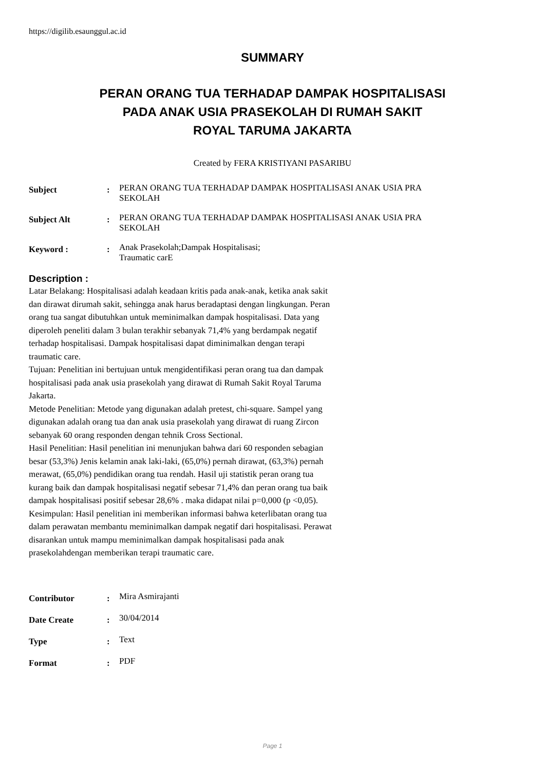https://digilib.esaunggul.ac.id
SUMMARY
PERAN ORANG TUA TERHADAP DAMPAK HOSPITALISASI
PADA ANAK USIA PRASEKOLAH DI RUMAH SAKIT
ROYAL TARUMA JAKARTA
Created by FERA KRISTIYANI PASARIBU
| Subject | : | PERAN ORANG TUA TERHADAP DAMPAK HOSPITALISASI ANAK USIA PRA SEKOLAH |
| Subject Alt | : | PERAN ORANG TUA TERHADAP DAMPAK HOSPITALISASI ANAK USIA PRA SEKOLAH |
| Keyword : | : | Anak Prasekolah;Dampak Hospitalisasi; Traumatic carE |
Description :
Latar Belakang: Hospitalisasi adalah keadaan kritis pada anak-anak, ketika anak sakit dan dirawat dirumah sakit, sehingga anak harus beradaptasi dengan lingkungan. Peran orang tua sangat dibutuhkan untuk meminimalkan dampak hospitalisasi. Data yang diperoleh peneliti dalam 3 bulan terakhir sebanyak 71,4% yang berdampak negatif terhadap hospitalisasi. Dampak hospitalisasi dapat diminimalkan dengan terapi traumatic care.
Tujuan: Penelitian ini bertujuan untuk mengidentifikasi peran orang tua dan dampak hospitalisasi pada anak usia prasekolah yang dirawat di Rumah Sakit Royal Taruma Jakarta.
Metode Penelitian: Metode yang digunakan adalah pretest, chi-square. Sampel yang digunakan adalah orang tua dan anak usia prasekolah yang dirawat di ruang Zircon sebanyak 60 orang responden dengan tehnik Cross Sectional.
Hasil Penelitian: Hasil penelitian ini menunjukan bahwa dari 60 responden sebagian besar (53,3%) Jenis kelamin anak laki-laki, (65,0%) pernah dirawat, (63,3%) pernah merawat, (65,0%) pendidikan orang tua rendah. Hasil uji statistik peran orang tua kurang baik dan dampak hospitalisasi negatif sebesar 71,4% dan peran orang tua baik dampak hospitalisasi positif sebesar 28,6% . maka didapat nilai p=0,000 (p <0,05).
Kesimpulan: Hasil penelitian ini memberikan informasi bahwa keterlibatan orang tua dalam perawatan membantu meminimalkan dampak negatif dari hospitalisasi. Perawat disarankan untuk mampu meminimalkan dampak hospitalisasi pada anak prasekolahdengan memberikan terapi traumatic care.
| Contributor | : | Mira Asmirajanti |
| Date Create | : | 30/04/2014 |
| Type | : | Text |
| Format | : | PDF |
Page 1